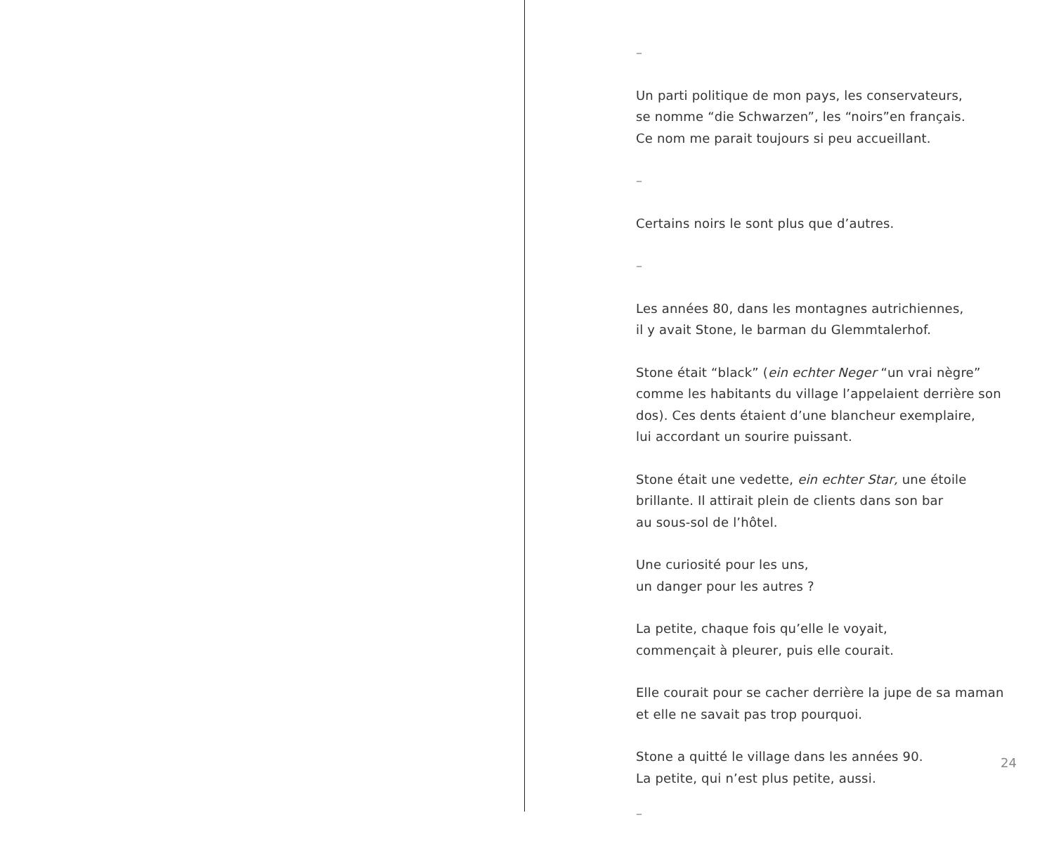–
Un parti politique de mon pays, les conservateurs,
se nomme “die Schwarzen”, les “noirs”en français.
Ce nom me parait toujours si peu accueillant.
–
Certains noirs le sont plus que d’autres.
–
Les années 80, dans les montagnes autrichiennes,
il y avait Stone, le barman du Glemmtalerhof.
Stone était “black” (ein echter Neger “un vrai nègre”
comme les habitants du village l’appelaient derrière son
dos). Ces dents étaient d’une blancheur exemplaire,
lui accordant un sourire puissant.
Stone était une vedette, ein echter Star, une étoile
brillante. Il attirait plein de clients dans son bar
au sous-sol de l’hôtel.
Une curiosité pour les uns,
un danger pour les autres ?
La petite, chaque fois qu’elle le voyait,
commençait à pleurer, puis elle courait.
Elle courait pour se cacher derrière la jupe de sa maman
et elle ne savait pas trop pourquoi.
Stone a quitté le village dans les années 90.
La petite, qui n’est plus petite, aussi.
–
24